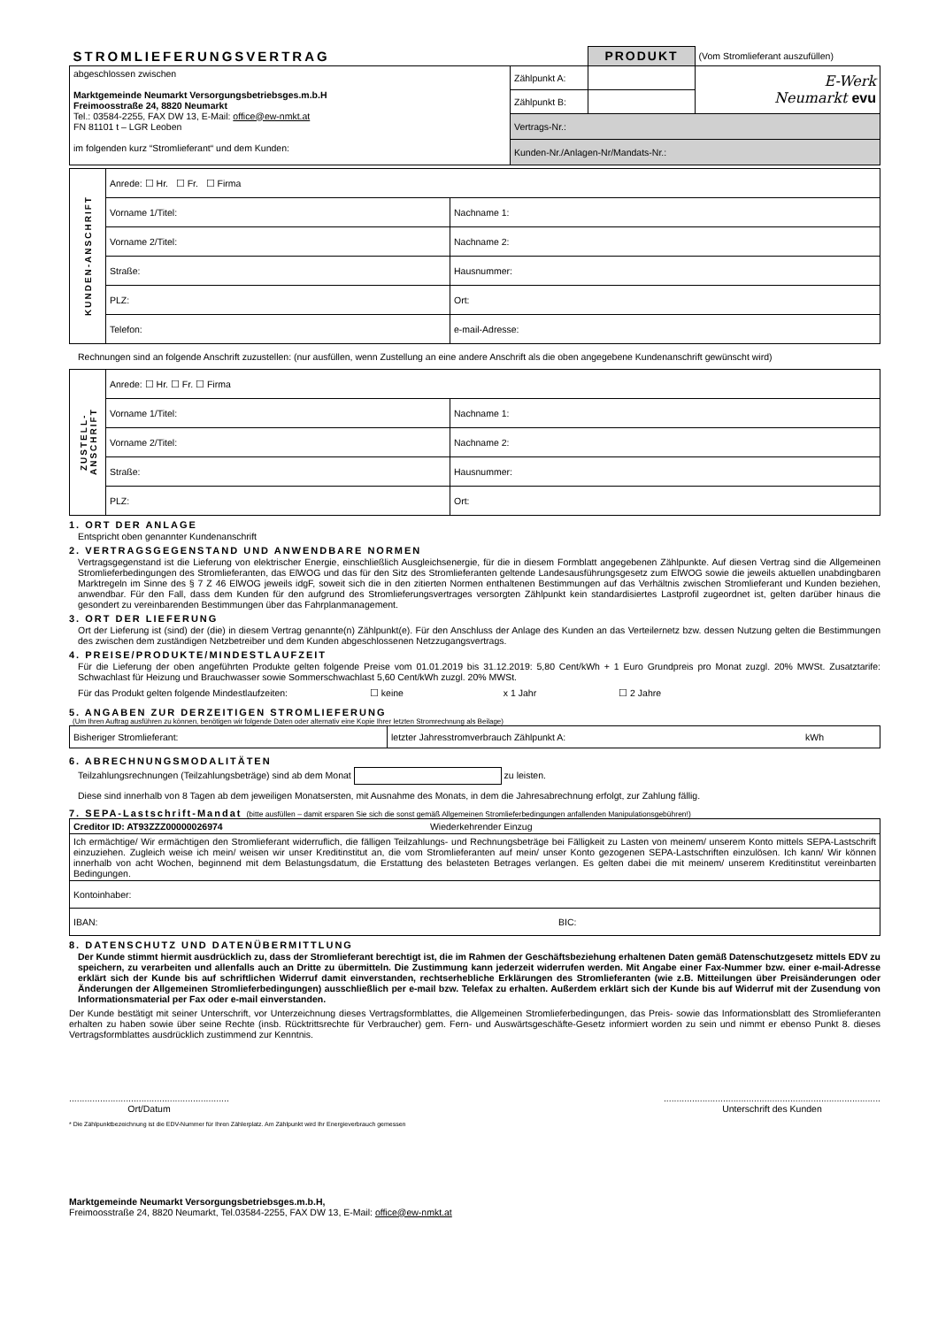| STROMLIEFERUNGSVERTRAG | | PRODUKT | (Vom Stromlieferant auszufüllen) |
| abgeschlossen zwischen Marktgemeinde Neumarkt Versorgungsbetriebsges.m.b.H Freimoosstraße 24, 8820 Neumarkt Tel.: 03584-2255, FAX DW 13, E-Mail: office@ew-nmkt.at FN 81101 t – LGR Leoben im folgenden kurz “Stromlieferant“ und dem Kunden: | Zählpunkt A: | | E-Werk Neumarkt evu |
| | Zählpunkt B: | | |
| | Vertrags-Nr.: | | |
| | Kunden-Nr./Anlagen-Nr/Mandats-Nr.: | | |
| KUNDEN-ANSCHRIFT | Anrede: ☐ Hr. ☐ Fr. ☐ Firma | |
| | Vorname 1/Titel: | Nachname 1: |
| | Vorname 2/Titel: | Nachname 2: |
| | Straße: | Hausnummer: |
| | PLZ: | Ort: |
| | Telefon: | e-mail-Adresse: |
Rechnungen sind an folgende Anschrift zuzustellen: (nur ausfüllen, wenn Zustellung an eine andere Anschrift als die oben angegebene Kundenanschrift gewünscht wird)
| ZUSTELL- ANSCHRIFT | Anrede: ☐ Hr. ☐ Fr. ☐ Firma | |
| | Vorname 1/Titel: | Nachname 1: |
| | Vorname 2/Titel: | Nachname 2: |
| | Straße: | Hausnummer: |
| | PLZ: | Ort: |
1. ORT DER ANLAGE
Entspricht oben genannter Kundenanschrift
2. VERTRAGSGEGENSTAND UND ANWENDBARE NORMEN
Vertragsgegenstand ist die Lieferung von elektrischer Energie, einschließlich Ausgleichsenergie, für die in diesem Formblatt angegebenen Zählpunkte. Auf diesen Vertrag sind die Allgemeinen Stromlieferbedingungen des Stromlieferanten, das ElWOG und das für den Sitz des Stromlieferanten geltende Landesausführungsgesetz zum ElWOG sowie die jeweils aktuellen unabdingbaren Marktregeln im Sinne des § 7 Z 46 ElWOG jeweils idgF, soweit sich die in den zitierten Normen enthaltenen Bestimmungen auf das Verhältnis zwischen Stromlieferant und Kunden beziehen, anwendbar. Für den Fall, dass dem Kunden für den aufgrund des Stromlieferungsvertrages versorgten Zählpunkt kein standardisiertes Lastprofil zugeordnet ist, gelten darüber hinaus die gesondert zu vereinbarenden Bestimmungen über das Fahrplanmanagement.
3. ORT DER LIEFERUNG
Ort der Lieferung ist (sind) der (die) in diesem Vertrag genannte(n) Zählpunkt(e). Für den Anschluss der Anlage des Kunden an das Verteilernetz bzw. dessen Nutzung gelten die Bestimmungen des zwischen dem zuständigen Netzbetreiber und dem Kunden abgeschlossenen Netzzugangsvertrags.
4. PREISE/PRODUKTE/MINDESTLAUFZEIT
Für die Lieferung der oben angeführten Produkte gelten folgende Preise vom 01.01.2019 bis 31.12.2019: 5,80 Cent/kWh + 1 Euro Grundpreis pro Monat zuzgl. 20% MWSt. Zusatztarife: Schwachlast für Heizung und Brauchwasser sowie Sommerschwachlast 5,60 Cent/kWh zuzgl. 20% MWSt.
Für das Produkt gelten folgende Mindestlaufzeiten: ☐ keine x 1 Jahr ☐ 2 Jahre
5. ANGABEN ZUR DERZEITIGEN STROMLIEFERUNG
(Um Ihren Auftrag ausführen zu können, benötigen wir folgende Daten oder alternativ eine Kopie Ihrer letzten Stromrechnung als Beilage)
| Bisheriger Stromlieferant: | letzter Jahresstromverbrauch Zählpunkt A: | kWh |
6. ABRECHNUNGSMODALITÄTEN
Teilzahlungsrechnungen (Teilzahlungsbeträge) sind ab dem Monat zu leisten.
Diese sind innerhalb von 8 Tagen ab dem jeweiligen Monatsersten, mit Ausnahme des Monats, in dem die Jahresabrechnung erfolgt, zur Zahlung fällig.
7. SEPA-Lastschrift-Mandat (bitte ausfüllen – damit ersparen Sie sich die sonst gemäß Allgemeinen Stromlieferbedingungen anfallenden Manipulationsgebühren!)
| Creditor ID: AT93ZZZ00000026974 Wiederkehrender Einzug | |
| Ich ermächtige/ Wir ermächtigen den Stromlieferant widerruflich, die fälligen Teilzahlungs- und Rechnungsbeträge bei Fälligkeit zu Lasten von meinem/ unserem Konto mittels SEPA-Lastschrift einzuziehen. Zugleich weise ich mein/ weisen wir unser Kreditinstitut an, die vom Stromlieferanten auf mein/ unser Konto gezogenen SEPA-Lastschriften einzulösen. Ich kann/ Wir können innerhalb von acht Wochen, beginnend mit dem Belastungsdatum, die Erstattung des belasteten Betrages verlangen. Es gelten dabei die mit meinem/ unserem Kreditinstitut vereinbarten Bedingungen. | |
| Kontoinhaber: | |
| IBAN: | BIC: |
8. DATENSCHUTZ UND DATENÜBERMITTLUNG
Der Kunde stimmt hiermit ausdrücklich zu, dass der Stromlieferant berechtigt ist, die im Rahmen der Geschäftsbeziehung erhaltenen Daten gemäß Datenschutzgesetz mittels EDV zu speichern, zu verarbeiten und allenfalls auch an Dritte zu übermitteln. Die Zustimmung kann jederzeit widerrufen werden. Mit Angabe einer Fax-Nummer bzw. einer e-mail-Adresse erklärt sich der Kunde bis auf schriftlichen Widerruf damit einverstanden, rechtserhebliche Erklärungen des Stromlieferanten (wie z.B. Mitteilungen über Preisänderungen oder Änderungen der Allgemeinen Stromlieferbedingungen) ausschließlich per e-mail bzw. Telefax zu erhalten. Außerdem erklärt sich der Kunde bis auf Widerruf mit der Zusendung von Informationsmaterial per Fax oder e-mail einverstanden.
Der Kunde bestätigt mit seiner Unterschrift, vor Unterzeichnung dieses Vertragsformblattes, die Allgemeinen Stromlieferbedingungen, das Preis- sowie das Informationsblatt des Stromlieferanten erhalten zu haben sowie über seine Rechte (insb. Rücktrittsrechte für Verbraucher) gem. Fern- und Auswärtsgeschäfte-Gesetz informiert worden zu sein und nimmt er ebenso Punkt 8. dieses Vertragsformblattes ausdrücklich zustimmend zur Kenntnis.
..............................................................
Ort/Datum
....................................................................................
Unterschrift des Kunden
* Die Zählpunktbezeichnung ist die EDV-Nummer für Ihren Zählerplatz. Am Zählpunkt wird Ihr Energieverbrauch gemessen
Marktgemeinde Neumarkt Versorgungsbetriebsges.m.b.H,
Freimoosstraße 24, 8820 Neumarkt, Tel.03584-2255, FAX DW 13, E-Mail: office@ew-nmkt.at